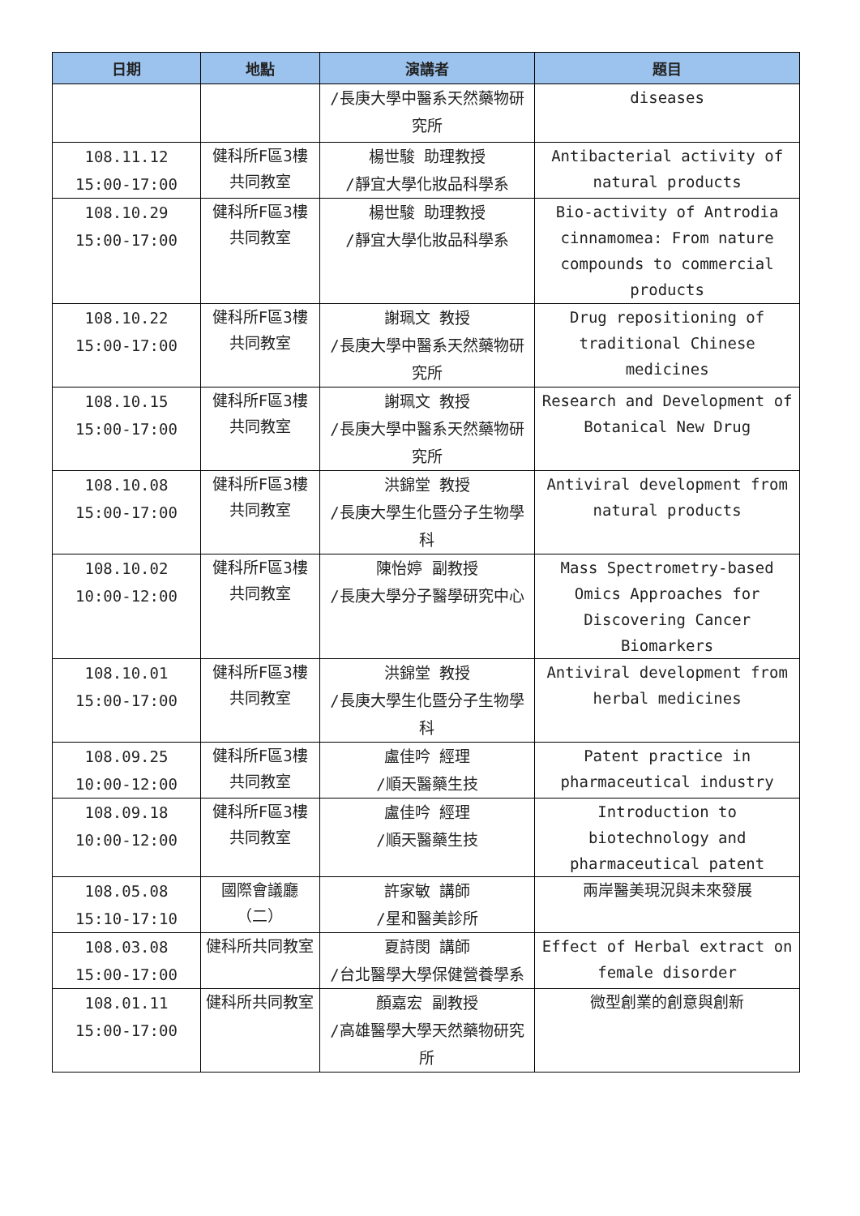| 日期 | 地點 | 演講者 | 題目 |
| --- | --- | --- | --- |
| | | /長庚大學中醫系天然藥物研究所 | diseases |
| 108.11.12 15:00-17:00 | 健科所F區3樓共同教室 | 楊世駿 助理教授 /靜宜大學化妝品科學系 | Antibacterial activity of natural products |
| 108.10.29 15:00-17:00 | 健科所F區3樓共同教室 | 楊世駿 助理教授 /靜宜大學化妝品科學系 | Bio-activity of Antrodia cinnamomea: From nature compounds to commercial products |
| 108.10.22 15:00-17:00 | 健科所F區3樓共同教室 | 謝珮文 教授 /長庚大學中醫系天然藥物研究所 | Drug repositioning of traditional Chinese medicines |
| 108.10.15 15:00-17:00 | 健科所F區3樓共同教室 | 謝珮文 教授 /長庚大學中醫系天然藥物研究所 | Research and Development of Botanical New Drug |
| 108.10.08 15:00-17:00 | 健科所F區3樓共同教室 | 洪錦堂 教授 /長庚大學生化暨分子生物學科 | Antiviral development from natural products |
| 108.10.02 10:00-12:00 | 健科所F區3樓共同教室 | 陳怡婷 副教授 /長庚大學分子醫學研究中心 | Mass Spectrometry-based Omics Approaches for Discovering Cancer Biomarkers |
| 108.10.01 15:00-17:00 | 健科所F區3樓共同教室 | 洪錦堂 教授 /長庚大學生化暨分子生物學科 | Antiviral development from herbal medicines |
| 108.09.25 10:00-12:00 | 健科所F區3樓共同教室 | 盧佳吟 經理 /順天醫藥生技 | Patent practice in pharmaceutical industry |
| 108.09.18 10:00-12:00 | 健科所F區3樓共同教室 | 盧佳吟 經理 /順天醫藥生技 | Introduction to biotechnology and pharmaceutical patent |
| 108.05.08 15:10-17:10 | 國際會議廳（二） | 許家敏 講師 /星和醫美診所 | 兩岸醫美現況與未來發展 |
| 108.03.08 15:00-17:00 | 健科所共同教室 | 夏詩閔 講師 /台北醫學大學保健營養學系 | Effect of Herbal extract on female disorder |
| 108.01.11 15:00-17:00 | 健科所共同教室 | 顏嘉宏 副教授 /高雄醫學大學天然藥物研究所 | 微型創業的創意與創新 |